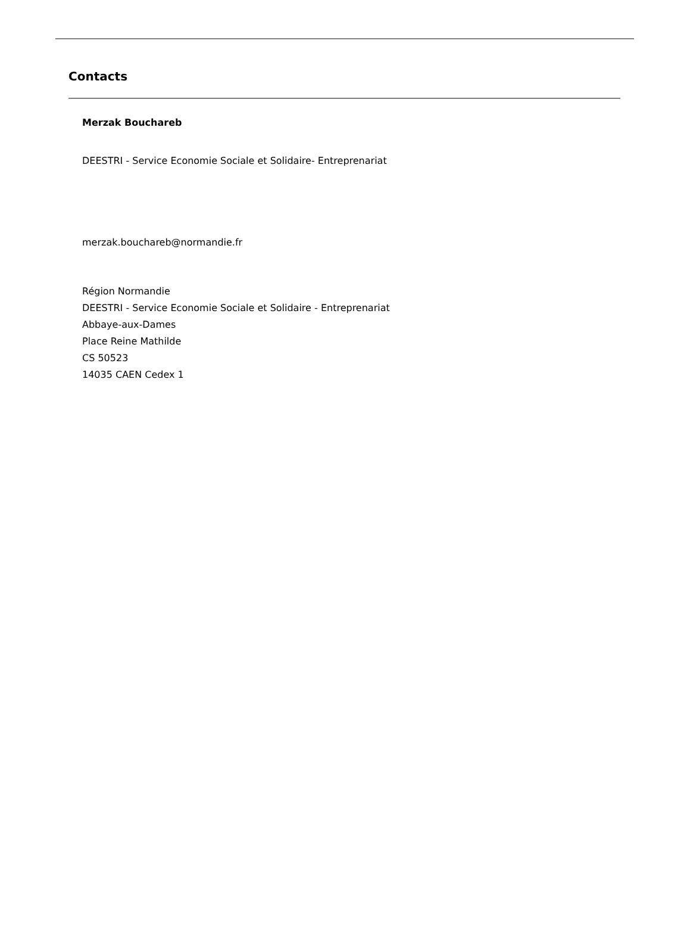Contacts
Merzak Bouchareb
DEESTRI - Service Economie Sociale et Solidaire- Entreprenariat
merzak.bouchareb@normandie.fr
Région Normandie
DEESTRI - Service Economie Sociale et Solidaire - Entreprenariat
Abbaye-aux-Dames
Place Reine Mathilde
CS 50523
14035 CAEN Cedex 1